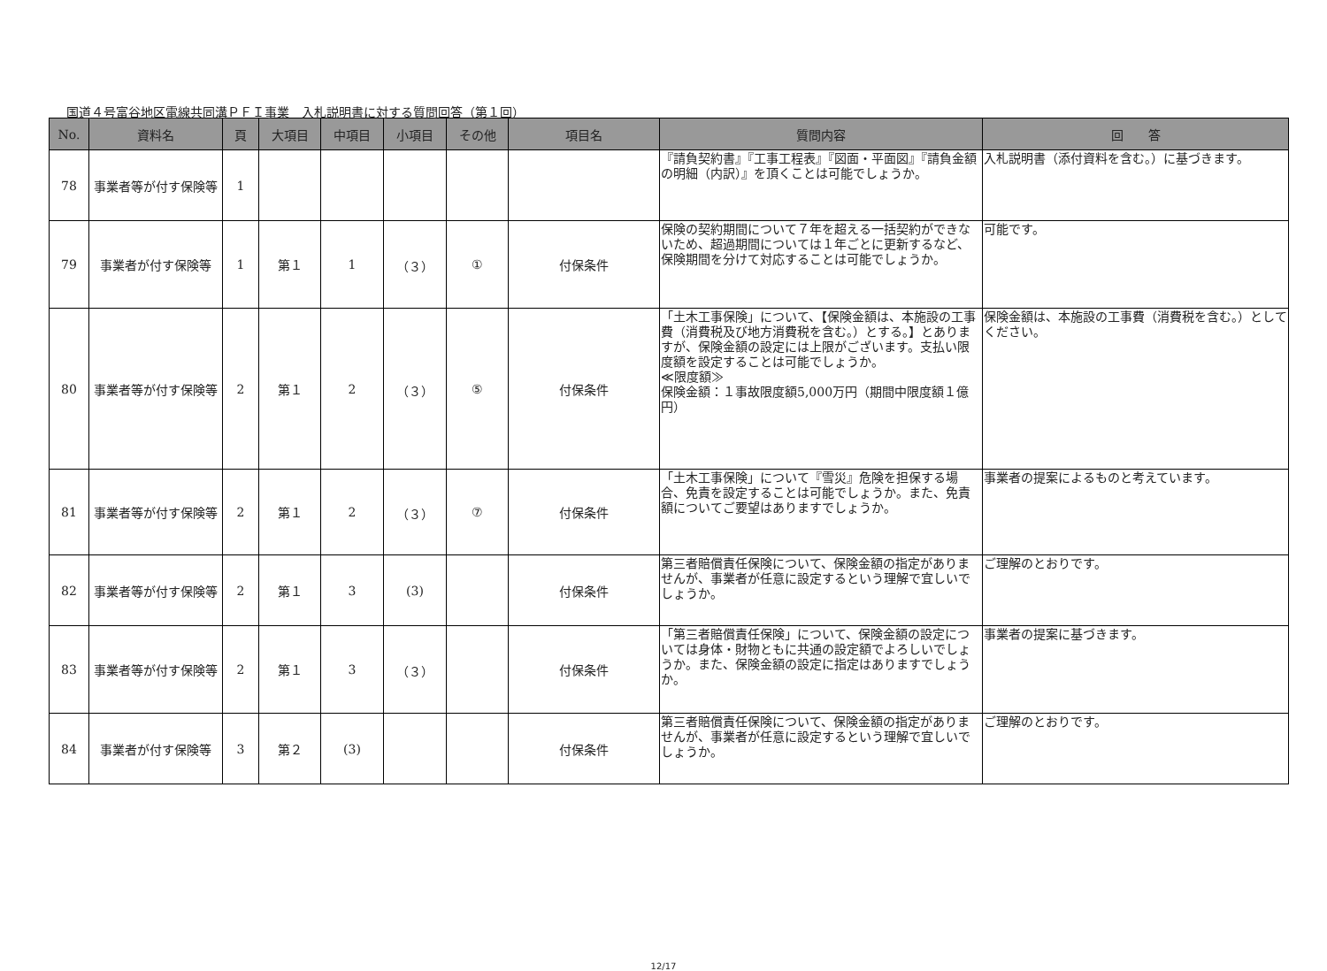国道４号富谷地区電線共同溝ＰＦＩ事業　入札説明書に対する質問回答（第１回）
| No. | 資料名 | 頁 | 大項目 | 中項目 | 小項目 | その他 | 項目名 | 質問内容 | 回 答 |
| --- | --- | --- | --- | --- | --- | --- | --- | --- | --- |
| 78 | 事業者等が付す保険等 | 1 | | | | | | 『請負契約書』『工事工程表』『図面・平面図』『請負金額の明細（内訳）』を頂くことは可能でしょうか。 | 入札説明書（添付資料を含む。）に基づきます。 |
| 79 | 事業者が付す保険等 | 1 | 第１ | 1 | （３） | ① | 付保条件 | 保険の契約期間について７年を超える一括契約ができないため、超過期間については１年ごとに更新するなど、保険期間を分けて対応することは可能でしょうか。 | 可能です。 |
| 80 | 事業者等が付す保険等 | 2 | 第１ | 2 | （３） | ⑤ | 付保条件 | 「土木工事保険」について、【保険金額は、本施設の工事費（消費税及び地方消費税を含む。）とする。】とありますが、保険金額の設定には上限がございます。支払い限度額を設定することは可能でしょうか。 ≪限度額≫ 保険金額：１事故限度額5,000万円（期間中限度額１億円） | 保険金額は、本施設の工事費（消費税を含む。）としてください。 |
| 81 | 事業者等が付す保険等 | 2 | 第１ | 2 | （３） | ⑦ | 付保条件 | 「土木工事保険」について『雪災』危険を担保する場合、免責を設定することは可能でしょうか。また、免責額についてご要望はありますでしょうか。 | 事業者の提案によるものと考えています。 |
| 82 | 事業者等が付す保険等 | 2 | 第１ | 3 | (3) | | 付保条件 | 第三者賠償責任保険について、保険金額の指定がありませんが、事業者が任意に設定するという理解で宜しいでしょうか。 | ご理解のとおりです。 |
| 83 | 事業者等が付す保険等 | 2 | 第１ | 3 | （３） | | 付保条件 | 「第三者賠償責任保険」について、保険金額の設定については身体・財物ともに共通の設定額でよろしいでしょうか。また、保険金額の設定に指定はありますでしょうか。 | 事業者の提案に基づきます。 |
| 84 | 事業者が付す保険等 | 3 | 第２ | (3) | | | 付保条件 | 第三者賠償責任保険について、保険金額の指定がありませんが、事業者が任意に設定するという理解で宜しいでしょうか。 | ご理解のとおりです。 |
12/17